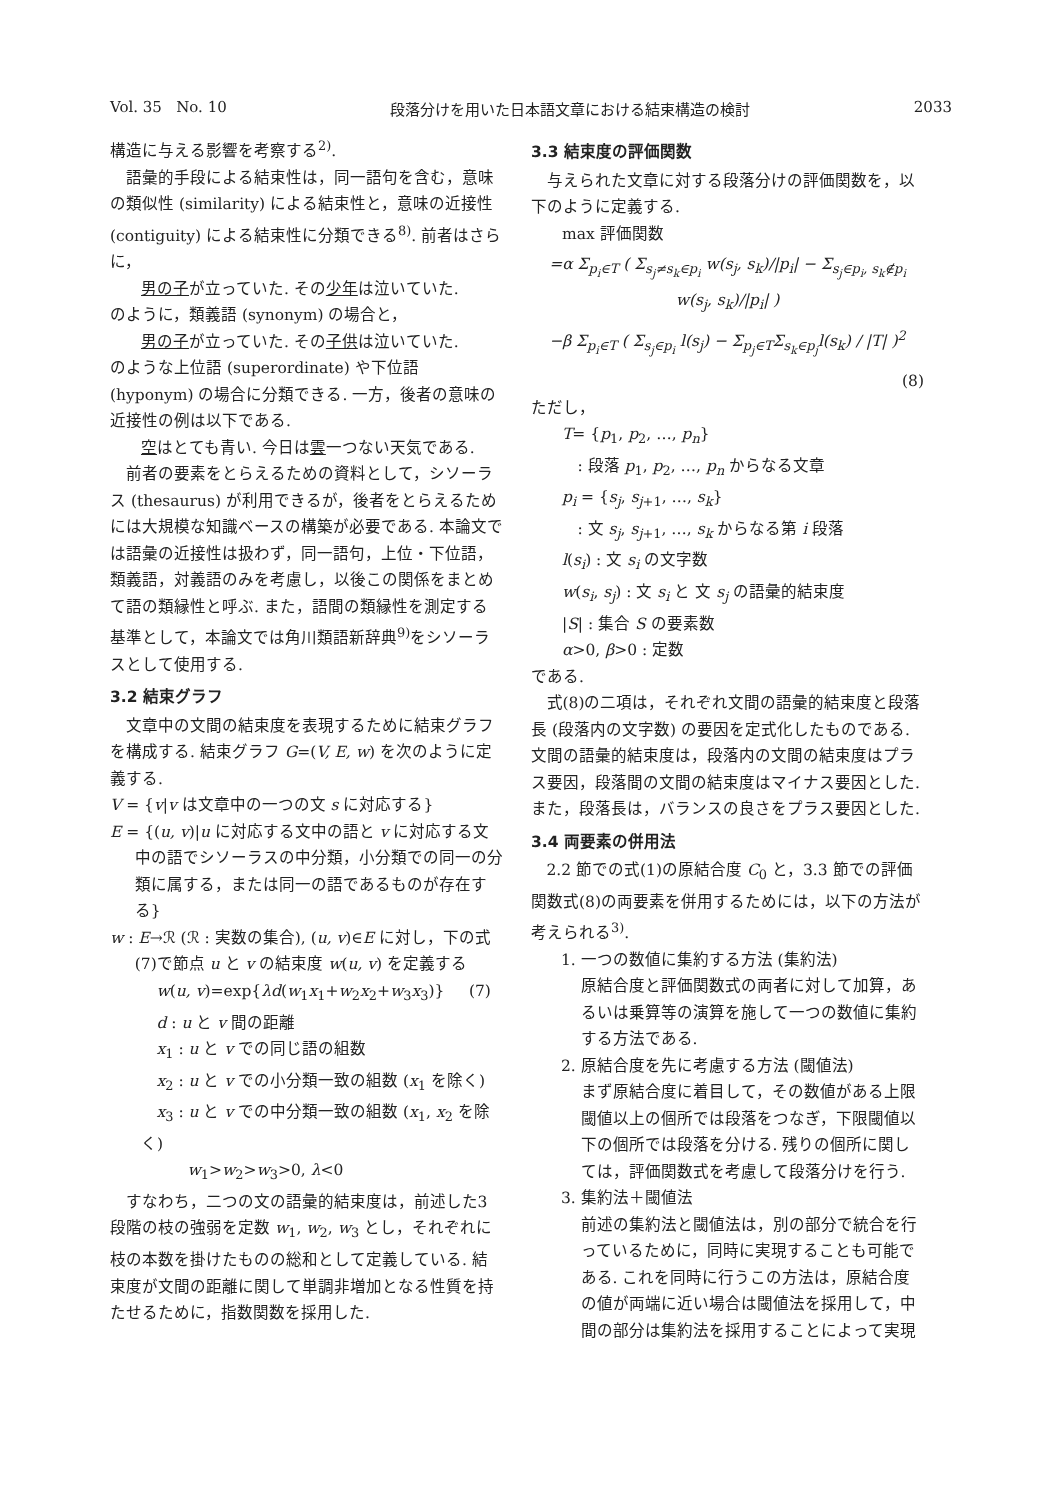Vol. 35 No. 10 段落分けを用いた日本語文章における結束構造の検討 2033
構造に与える影響を考察する<sup>2)</sup>.
語彙的手段による結束性は，同一語句を含む，意味の類似性 (similarity) による結束性と，意味の近接性 (contiguity) による結束性に分類できる<sup>8)</sup>. 前者はさらに，
男の子が立っていた. その少年は泣いていた.
のように，類義語 (synonym) の場合と，
男の子が立っていた. その子供は泣いていた.
のような上位語 (superordinate) や下位語 (hyponym) の場合に分類できる. 一方，後者の意味の近接性の例は以下である.
空はとても青い. 今日は雲一つない天気である.
前者の要素をとらえるための資料として，シソーラス (thesaurus) が利用できるが，後者をとらえるためには大規模な知識ベースの構築が必要である. 本論文では語彙の近接性は扱わず，同一語句，上位・下位語，類義語，対義語のみを考慮し，以後この関係をまとめて語の類縁性と呼ぶ. また，語間の類縁性を測定する基準として，本論文では角川類語新辞典<sup>9)</sup>をシソーラスとして使用する.
3.2 結束グラフ
文章中の文間の結束度を表現するために結束グラフを構成する. 結束グラフ G=(V, E, w) を次のように定義する.
V = {v|v は文章中の一つの文 s に対応する}
E = {(u, v)|u に対応する文中の語と v に対応する文中の語でシソーラスの中分類，小分類での同一の分類に属する，または同一の語であるものが存在する}
w : E→ℛ (ℛ : 実数の集合), (u, v)∈E に対し，下の式(7)で節点 u と v の結束度 w(u, v) を定義する
w(u, v)=exp{λd(w<sub>1</sub>x<sub>1</sub>+w<sub>2</sub>x<sub>2</sub>+w<sub>3</sub>x<sub>3</sub>)} (7)
d : u と v 間の距離
x<sub>1</sub> : u と v での同じ語の組数
x<sub>2</sub> : u と v での小分類一致の組数 (x<sub>1</sub> を除く)
x<sub>3</sub> : u と v での中分類一致の組数 (x<sub>1</sub>, x<sub>2</sub> を除く)
w<sub>1</sub>>w<sub>2</sub>>w<sub>3</sub>>0, λ<0
すなわち，二つの文の語彙的結束度は，前述した3段階の枝の強弱を定数 w<sub>1</sub>, w<sub>2</sub>, w<sub>3</sub> とし，それぞれに枝の本数を掛けたものの総和として定義している. 結束度が文間の距離に関して単調非増加となる性質を持たせるために，指数関数を採用した.
3.3 結束度の評価関数
与えられた文章に対する段落分けの評価関数を，以下のように定義する.
max 評価関数
=α Σ<sub>p<sub>i</sub>∈T</sub> ( Σ<sub>s<sub>j</sub>≠s<sub>k</sub>∈p<sub>i</sub></sub> w(s<sub>j</sub>, s<sub>k</sub>)/|p<sub>i</sub>| − Σ<sub>s<sub>j</sub>∈p<sub>i</sub>, s<sub>k</sub>∉p<sub>i</sub></sub> w(s<sub>j</sub>, s<sub>k</sub>)/|p<sub>i</sub>| )
−β Σ<sub>p<sub>i</sub>∈T</sub> ( Σ<sub>s<sub>j</sub>∈p<sub>i</sub></sub> l(s<sub>j</sub>) − Σ<sub>p<sub>j</sub>∈T</sub>Σ<sub>s<sub>k</sub>∈p<sub>j</sub></sub>l(s<sub>k</sub>) / |T| )<sup>2</sup>
(8)
ただし，
T= {p<sub>1</sub>, p<sub>2</sub>, …, p<sub>n</sub>}
: 段落 p<sub>1</sub>, p<sub>2</sub>, …, p<sub>n</sub> からなる文章
p<sub>i</sub> = {s<sub>j</sub>, s<sub>j+1</sub>, …, s<sub>k</sub>}
: 文 s<sub>j</sub>, s<sub>j+1</sub>, …, s<sub>k</sub> からなる第 i 段落
l(s<sub>i</sub>) : 文 s<sub>i</sub> の文字数
w(s<sub>i</sub>, s<sub>j</sub>) : 文 s<sub>i</sub> と 文 s<sub>j</sub> の語彙的結束度
|S| : 集合 S の要素数
α>0, β>0 : 定数
である.
式(8)の二項は，それぞれ文間の語彙的結束度と段落長 (段落内の文字数) の要因を定式化したものである. 文間の語彙的結束度は，段落内の文間の結束度はプラス要因，段落間の文間の結束度はマイナス要因とした. また，段落長は，バランスの良さをプラス要因とした.
3.4 両要素の併用法
2.2 節での式(1)の原結合度 C<sub>0</sub> と，3.3 節での評価関数式(8)の両要素を併用するためには，以下の方法が考えられる<sup>3)</sup>.
1. 一つの数値に集約する方法 (集約法)
原結合度と評価関数式の両者に対して加算，あるいは乗算等の演算を施して一つの数値に集約する方法である.
2. 原結合度を先に考慮する方法 (閾値法)
まず原結合度に着目して，その数値がある上限閾値以上の個所では段落をつなぎ，下限閾値以下の個所では段落を分ける. 残りの個所に関しては，評価関数式を考慮して段落分けを行う.
3. 集約法＋閾値法
前述の集約法と閾値法は，別の部分で統合を行っているために，同時に実現することも可能である. これを同時に行うこの方法は，原結合度の値が両端に近い場合は閾値法を採用して，中間の部分は集約法を採用することによって実現